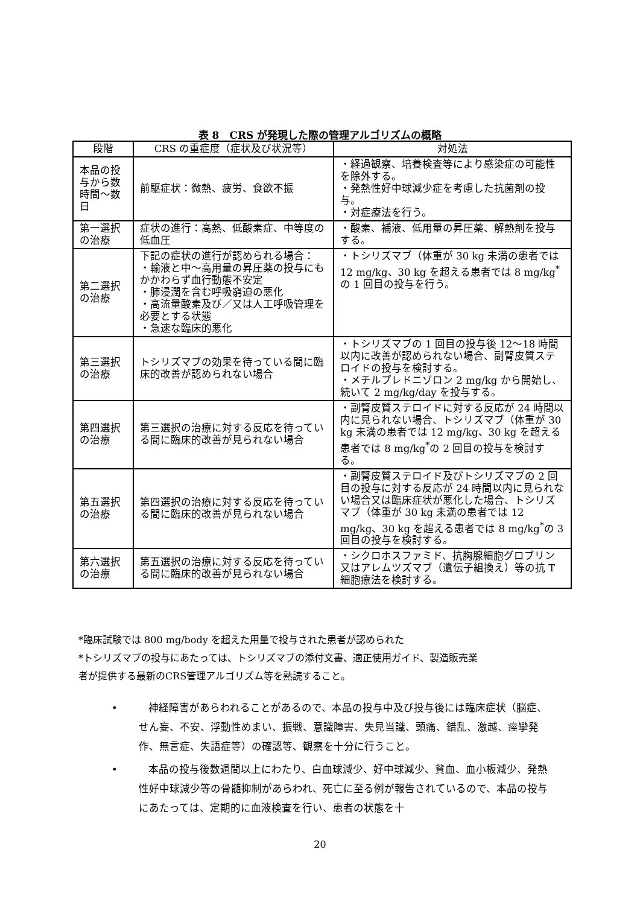表 8　CRS が発現した際の管理アルゴリズムの概略
| 段階 | CRS の重症度（症状及び状況等） | 対処法 |
| --- | --- | --- |
| 本品の投与から数時間～数日 | 前駆症状：微熱、疲労、食欲不振 | ・経過観察、培養検査等により感染症の可能性を除外する。 ・発熱性好中球減少症を考慮した抗菌剤の投与。 ・対症療法を行う。 |
| 第一選択の治療 | 症状の進行：高熱、低酸素症、中等度の低血圧 | ・酸素、補液、低用量の昇圧薬、解熱剤を投与する。 |
| 第二選択の治療 | 下記の症状の進行が認められる場合： ・輸液と中～高用量の昇圧薬の投与にもかかわらず血行動態不安定 ・肺浸潤を含む呼吸窮迫の悪化 ・高流量酸素及び／又は人工呼吸管理を必要とする状態 ・急速な臨床的悪化 | ・トシリズマブ（体重が 30 kg 未満の患者では 12 mg/kg、30 kg を超える患者では 8 mg/kg<sup>*</sup>の 1 回目の投与を行う。 |
| 第三選択の治療 | トシリズマブの効果を待っている間に臨床的改善が認められない場合 | ・トシリズマブの 1 回目の投与後 12～18 時間以内に改善が認められない場合、副腎皮質ステロイドの投与を検討する。 ・メチルプレドニゾロン 2 mg/kg から開始し、続いて 2 mg/kg/day を投与する。 |
| 第四選択の治療 | 第三選択の治療に対する反応を待っている間に臨床的改善が見られない場合 | ・副腎皮質ステロイドに対する反応が 24 時間以内に見られない場合、トシリズマブ（体重が 30 kg 未満の患者では 12 mg/kg、30 kg を超える患者では 8 mg/kg<sup>*</sup>の 2 回目の投与を検討する。 |
| 第五選択の治療 | 第四選択の治療に対する反応を待っている間に臨床的改善が見られない場合 | ・副腎皮質ステロイド及びトシリズマブの 2 回目の投与に対する反応が 24 時間以内に見られない場合又は臨床症状が悪化した場合、トシリズマブ（体重が 30 kg 未満の患者では 12 mg/kg、30 kg を超える患者では 8 mg/kg<sup>*</sup>の 3 回目の投与を検討する。 |
| 第六選択の治療 | 第五選択の治療に対する反応を待っている間に臨床的改善が見られない場合 | ・シクロホスファミド、抗胸腺細胞グロブリン又はアレムツズマブ（遺伝子組換え）等の抗 T 細胞療法を検討する。 |
*臨床試験では 800 mg/body を超えた用量で投与された患者が認められた
*トシリズマブの投与にあたっては、トシリズマブの添付文書、適正使用ガイド、製造販売業
者が提供する最新のCRS管理アルゴリズム等を熟読すること。
•　　　神経障害があらわれることがあるので、本品の投与中及び投与後には臨床症状（脳症、せん妄、不安、浮動性めまい、振戦、意識障害、失見当識、頭痛、錯乱、激越、痙攣発作、無言症、失語症等）の確認等、観察を十分に行うこと。
•　　　本品の投与後数週間以上にわたり、白血球減少、好中球減少、貧血、血小板減少、発熱性好中球減少等の骨髄抑制があらわれ、死亡に至る例が報告されているので、本品の投与にあたっては、定期的に血液検査を行い、患者の状態を十
20